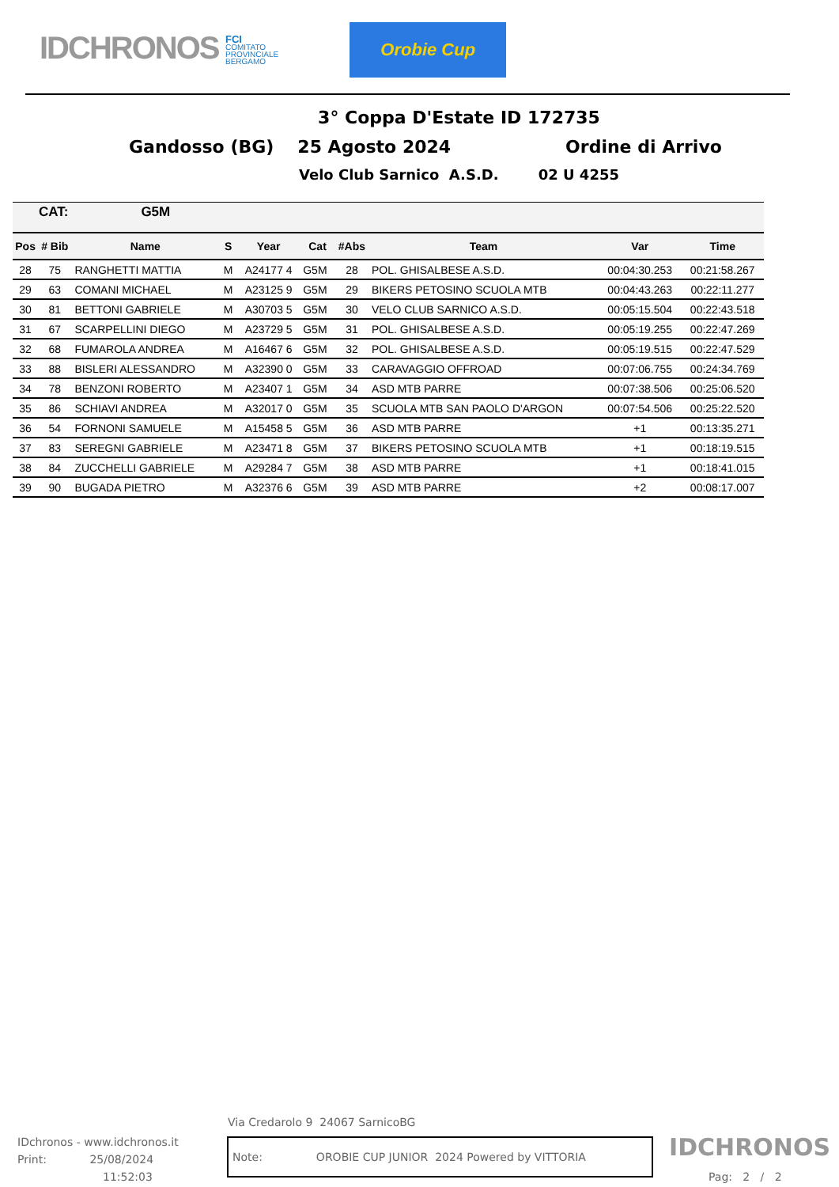IDCHRONOS
FCI
COMITATO
PROVINCIALE
BERGAMO
Orobie Cup
3° Coppa D'Estate ID 172735
Gandosso (BG) 25 Agosto 2024 Ordine di Arrivo
Velo Club Sarnico A.S.D. 02 U 4255
| CAT: | | G5M | | | | | | | |
| Pos | # Bib | Name | S | Year | Cat | #Abs | Team | Var | Time |
| 28 | 75 | RANGHETTI MATTIA | M | A24177 4 | G5M | 28 | POL. GHISALBESE A.S.D. | 00:04:30.253 | 00:21:58.267 |
| 29 | 63 | COMANI MICHAEL | M | A23125 9 | G5M | 29 | BIKERS PETOSINO SCUOLA MTB | 00:04:43.263 | 00:22:11.277 |
| 30 | 81 | BETTONI GABRIELE | M | A30703 5 | G5M | 30 | VELO CLUB SARNICO A.S.D. | 00:05:15.504 | 00:22:43.518 |
| 31 | 67 | SCARPELLINI DIEGO | M | A23729 5 | G5M | 31 | POL. GHISALBESE A.S.D. | 00:05:19.255 | 00:22:47.269 |
| 32 | 68 | FUMAROLA ANDREA | M | A16467 6 | G5M | 32 | POL. GHISALBESE A.S.D. | 00:05:19.515 | 00:22:47.529 |
| 33 | 88 | BISLERI ALESSANDRO | M | A32390 0 | G5M | 33 | CARAVAGGIO OFFROAD | 00:07:06.755 | 00:24:34.769 |
| 34 | 78 | BENZONI ROBERTO | M | A23407 1 | G5M | 34 | ASD MTB PARRE | 00:07:38.506 | 00:25:06.520 |
| 35 | 86 | SCHIAVI ANDREA | M | A32017 0 | G5M | 35 | SCUOLA MTB SAN PAOLO D'ARGON | 00:07:54.506 | 00:25:22.520 |
| 36 | 54 | FORNONI SAMUELE | M | A15458 5 | G5M | 36 | ASD MTB PARRE | +1 | 00:13:35.271 |
| 37 | 83 | SEREGNI GABRIELE | M | A23471 8 | G5M | 37 | BIKERS PETOSINO SCUOLA MTB | +1 | 00:18:19.515 |
| 38 | 84 | ZUCCHELLI GABRIELE | M | A29284 7 | G5M | 38 | ASD MTB PARRE | +1 | 00:18:41.015 |
| 39 | 90 | BUGADA PIETRO | M | A32376 6 | G5M | 39 | ASD MTB PARRE | +2 | 00:08:17.007 |
Via Credarolo 9 24067 SarnicoBG
IDchronos - www.idchronos.it
Print: 25/08/2024
11:52:03
Note: OROBIE CUP JUNIOR 2024 Powered by VITTORIA
IDCHRONOS
Pag: 2 / 2